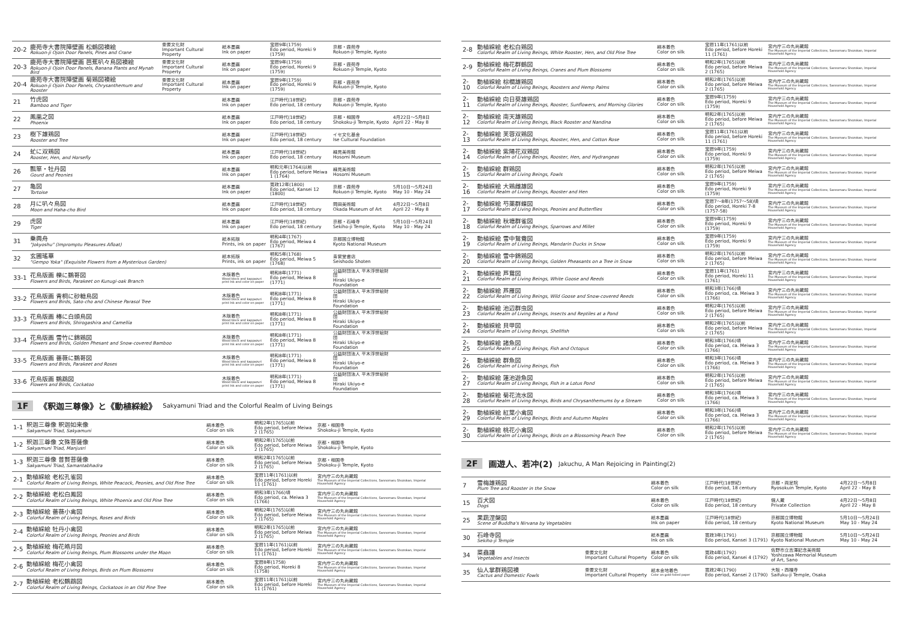| 20-2 | 鹿苑寺大書院障壁画 松鶴図襖絵 Rokuon-ji Ojoin Door Panels, Pines and Crane | 重要文化財 Important Cultural Property | 紙本墨画 Ink on paper | 宝暦9年(1759) Edo period, Horeki 9 (1759) | 京都・鹿苑寺 Rokuon-ji Temple, Kyoto | |
| 20-3 | 鹿苑寺大書院障壁画 芭蕉叭々鳥図襖絵 Rokuon-ji Ojoin Door Panels, Banana Plants and Mynah Bird | 重要文化財 Important Cultural Property | 紙本墨画 Ink on paper | 宝暦9年(1759) Edo period, Horeki 9 (1759) | 京都・鹿苑寺 Rokuon-ji Temple, Kyoto | |
| 20-4 | 鹿苑寺大書院障壁画 菊鶏図襖絵 Rokuon-ji Ojoin Door Panels, Chrysanthemum and Rooster | 重要文化財 Important Cultural Property | 紙本墨画 Ink on paper | 宝暦9年(1759) Edo period, Horeki 9 (1759) | 京都・鹿苑寺 Rokuon-ji Temple, Kyoto | |
| 21 | 竹虎図 Bamboo and Tiger | | 紙本墨画 Ink on paper | 江戸時代(18世紀) Edo period, 18 century | 京都・鹿苑寺 Rokuon-ji Temple, Kyoto | |
| 22 | 鳳凰之図 Phoenix | | 紙本墨画 Ink on paper | 江戸時代(18世紀) Edo period, 18 century | 京都・相国寺 Shokoku-ji Temple, Kyoto | 4月22日〜5月8日 April 22 - May 8 |
| 23 | 樹下雄鶏図 Rooster and Tree | | 紙本墨画 Ink on paper | 江戸時代(18世紀) Edo period, 18 century | イセ文化基金 Ise Cultural Foundation | |
| 24 | 虻に双鶏図 Rooster, Hen, and Horsefly | | 紙本墨画 Ink on paper | 江戸時代(18世紀) Edo period, 18 century | 細見美術館 Hosomi Museum | |
| 26 | 瓢箪・牡丹図 Gourd and Peonies | | 紙本墨画 Ink on paper | 明和元年(1764)以前 Edo period, before Meiwa 1 (1764) | 細見美術館 Hosomi Museum | |
| 27 | 亀図 Tortoise | | 紙本墨画 Ink on paper | 寛政12年(1800) Edo period, Kansei 12 (1800) | 京都・鹿苑寺 Rokuon-ji Temple, Kyoto | 5月10日〜5月24日 May 10 - May 24 |
| 28 | 月に叭々鳥図 Moon and Haha-cho Bird | | 紙本墨画 Ink on paper | 江戸時代(18世紀) Edo period, 18 century | 岡田美術館 Okada Museum of Art | 4月22日〜5月8日 April 22 - May 8 |
| 29 | 虎図 Tiger | | 紙本墨画 Ink on paper | 江戸時代(18世紀) Edo period, 18 century | 京都・石峰寺 Sekiho-ji Temple, Kyoto | 5月10日〜5月24日 May 10 - May 24 |
| 31 | 乗興舟 "Jokyoshu" (Impromptu Pleasures Afloat) | | 紙本拓版 Prints, ink on paper | 明和4年(1767) Edo period, Meiwa 4 (1767) | 京都国立博物館 Kyoto National Museum | |
| 32 | 玄圃瑤華 "Gempo Yoka" (Exquisite Flowers from a Mysterious Garden) | | 紙本拓版 Prints, ink on paper | 明和5年(1768) Edo period, Meiwa 5 (1768) | 青裳堂書店 Seishodo Shoten | |
| 33-1 | 花鳥版画 櫟に鸚哥図 Flowers and Birds, Parakeet on Kunugi-oak Branch | | 木版着色 Wood block and kappazuri print Ink and color on paper | 明和8年(1771) Edo period, Meiwa 8 (1771) | 公益財団法人 平木浮世絵財団 Hiraki Ukiyo-e Foundation | |
| 33-2 | 花鳥版画 青桐に砂糖鳥図 Flowers and Birds, Sato-cho and Chinese Parasol Tree | | 木版着色 Wood block and kappazuri print Ink and color on paper | 明和8年(1771) Edo period, Meiwa 8 (1771) | 公益財団法人 平木浮世絵財団 Hiraki Ukiyo-e Foundation | |
| 33-3 | 花鳥版画 椿に白頭鳥図 Flowers and Birds, Shirogashira and Camellia | | 木版着色 Wood block and kappazuri print Ink and color on paper | 明和8年(1771) Edo period, Meiwa 8 (1771) | 公益財団法人 平木浮世絵財団 Hiraki Ukiyo-e Foundation | |
| 33-4 | 花鳥版画 雪竹に錦鶏図 Flowers and Birds, Golden Phesant and Snow-covered Bamboo | | 木版着色 Wood block and kappazuri print Ink and color on paper | 明和8年(1771) Edo period, Meiwa 8 (1771) | 公益財団法人 平木浮世絵財団 Hiraki Ukiyo-e Foundation | |
| 33-5 | 花鳥版画 薔薇に鸚哥図 Flowers and Birds, Parakeet and Roses | | 木版着色 Wood block and kappazuri print Ink and color on paper | 明和8年(1771) Edo period, Meiwa 8 (1771) | 公益財団法人 平木浮世絵財団 Hiraki Ukiyo-e Foundation | |
| 33-6 | 花鳥版画 鸚鵡図 Flowers and Birds, Cockatoo | | 木版着色 Wood block and kappazuri print Ink and color on paper | 明和8年(1771) Edo period, Meiwa 8 (1771) | 公益財団法人 平木浮世絵財団 Hiraki Ukiyo-e Foundation | |
1F 《釈迦三尊像》と《動植綵絵》 Sakyamuni Triad and the Colorful Realm of Living Beings
| 1-1 | 釈迦三尊像 釈迦如来像 Sakyamuni Triad, Sakyamuni | 絹本着色 Color on silk | 明和2年(1765)以前 Edo period, before Meiwa 2 (1765) | 京都・相国寺 Shokoku-ji Temple, Kyoto |
| 1-2 | 釈迦三尊像 文殊菩薩像 Sakyamuni Triad, Manjusri | 絹本着色 Color on silk | 明和2年(1765)以前 Edo period, before Meiwa 2 (1765) | 京都・相国寺 Shokoku-ji Temple, Kyoto |
| 1-3 | 釈迦三尊像 普賢菩薩像 Sakyamuni Triad, Samantabhadra | 絹本着色 Color on silk | 明和2年(1765)以前 Edo period, before Meiwa 2 (1765) | 京都・相国寺 Shokoku-ji Temple, Kyoto |
| 2-1 | 動植綵絵 老松孔雀図 Colorful Realm of Living Beings, White Peacock, Peonies, and Old Pine Tree | 絹本着色 Color on silk | 宝暦11年(1761)以前 Edo period, before Horeki 11 (1761) | 宮内庁三の丸尚蔵館 The Museum of the Imperial Collections, Sannomaru Shozokan, Imperial Household Agency |
| 2-2 | 動植綵絵 老松白鳳図 Colorful Realm of Living Beings, White Phoenix and Old Pine Tree | 絹本着色 Color on silk | 明和3年(1766)頃 Edo period, ca. Meiwa 3 (1766) | 宮内庁三の丸尚蔵館 The Museum of the Imperial Collections, Sannomaru Shozokan, Imperial Household Agency |
| 2-3 | 動植綵絵 薔薇小禽図 Colorful Realm of Living Beings, Roses and Birds | 絹本着色 Color on silk | 明和2年(1765)以前 Edo period, before Meiwa 2 (1765) | 宮内庁三の丸尚蔵館 The Museum of the Imperial Collections, Sannomaru Shozokan, Imperial Household Agency |
| 2-4 | 動植綵絵 牡丹小禽図 Colorful Realm of Living Beings, Peonies and Birds | 絹本着色 Color on silk | 明和2年(1765)以前 Edo period, before Meiwa 2 (1765) | 宮内庁三の丸尚蔵館 The Museum of the Imperial Collections, Sannomaru Shozokan, Imperial Household Agency |
| 2-5 | 動植綵絵 梅花皓月図 Colorful Realm of Living Beings, Plum Blossoms under the Moon | 絹本着色 Color on silk | 宝暦11年(1761)以前 Edo period, before Horeki 11 (1761) | 宮内庁三の丸尚蔵館 The Museum of the Imperial Collections, Sannomaru Shozokan, Imperial Household Agency |
| 2-6 | 動植綵絵 梅花小禽図 Colorful Realm of Living Beings, Birds on Plum Blossoms | 絹本着色 Color on silk | 宝暦8年(1758) Edo period, Horeki 8 (1758) | 宮内庁三の丸尚蔵館 The Museum of the Imperial Collections, Sannomaru Shozokan, Imperial Household Agency |
| 2-7 | 動植綵絵 老松鸚鵡図 Colorful Realm of Living Beings, Cockatoos in an Old Pine Tree | 絹本着色 Color on silk | 宝暦11年(1761)以前 Edo period, before Horeki 11 (1761) | 宮内庁三の丸尚蔵館 The Museum of the Imperial Collections, Sannomaru Shozokan, Imperial Household Agency |
| 2-8 | 動植綵絵 老松白鶏図 Colorful Realm of Living Beings, White Rooster, Hen, and Old Pine Tree | 絹本着色 Color on silk | 宝暦11年(1761)以前 Edo period, before Horeki 11 (1761) | 宮内庁三の丸尚蔵館 The Museum of the Imperial Collections, Sannomaru Shozokan, Imperial Household Agency |
| 2-9 | 動植綵絵 梅花群鶴図 Colorful Realm of Living Beings, Cranes and Plum Blossoms | 絹本着色 Color on silk | 明和2年(1765)以前 Edo period, before Meiwa 2 (1765) | 宮内庁三の丸尚蔵館 The Museum of the Imperial Collections, Sannomaru Shozokan, Imperial Household Agency |
| 2-10 | 動植綵絵 棕櫚雄鶏図 Colorful Realm of Living Beings, Roosters and Hemp Palms | 絹本着色 Color on silk | 明和2年(1765)以前 Edo period, before Meiwa 2 (1765) | 宮内庁三の丸尚蔵館 The Museum of the Imperial Collections, Sannomaru Shozokan, Imperial Household Agency |
| 2-11 | 動植綵絵 向日葵雄鶏図 Colorful Realm of Living Beings, Rooster, Sunflowers, and Morning Glories | 絹本着色 Color on silk | 宝暦9年(1759) Edo period, Horeki 9 (1759) | 宮内庁三の丸尚蔵館 The Museum of the Imperial Collections, Sannomaru Shozokan, Imperial Household Agency |
| 2-12 | 動植綵絵 南天雄鶏図 Colorful Realm of Living Beings, Black Rooster and Nandina | 絹本着色 Color on silk | 明和2年(1765)以前 Edo period, before Meiwa 2 (1765) | 宮内庁三の丸尚蔵館 The Museum of the Imperial Collections, Sannomaru Shozokan, Imperial Household Agency |
| 2-13 | 動植綵絵 芙蓉双鶏図 Colorful Realm of Living Beings, Rooster, Hen, and Cotton Rose | 絹本着色 Color on silk | 宝暦11年(1761)以前 Edo period, before Horeki 11 (1761) | 宮内庁三の丸尚蔵館 The Museum of the Imperial Collections, Sannomaru Shozokan, Imperial Household Agency |
| 2-14 | 動植綵絵 紫陽花双鶏図 Colorful Realm of Living Beings, Rooster, Hen, and Hydrangeas | 絹本着色 Color on silk | 宝暦9年(1759) Edo period, Horeki 9 (1759) | 宮内庁三の丸尚蔵館 The Museum of the Imperial Collections, Sannomaru Shozokan, Imperial Household Agency |
| 2-15 | 動植綵絵 群鶏図 Colorful Realm of Living Beings, Fowls | 絹本着色 Color on silk | 明和2年(1765)以前 Edo period, before Meiwa 2 (1765) | 宮内庁三の丸尚蔵館 The Museum of the Imperial Collections, Sannomaru Shozokan, Imperial Household Agency |
| 2-16 | 動植綵絵 大鶏雌雄図 Colorful Realm of Living Beings, Rooster and Hen | 絹本着色 Color on silk | 宝暦9年(1759) Edo period, Horeki 9 (1759) | 宮内庁三の丸尚蔵館 The Museum of the Imperial Collections, Sannomaru Shozokan, Imperial Household Agency |
| 2-17 | 動植綵絵 芍薬群蝶図 Colorful Realm of Living Beings, Peonies and Butterflies | 絹本着色 Color on silk | 宝暦7〜8年(1757〜58)頃 Edo period, Horeki 7-8 (1757-58) | 宮内庁三の丸尚蔵館 The Museum of the Imperial Collections, Sannomaru Shozokan, Imperial Household Agency |
| 2-18 | 動植綵絵 秋塘群雀図 Colorful Realm of Living Beings, Sparrows and Millet | 絹本着色 Color on silk | 宝暦9年(1759) Edo period, Horeki 9 (1759) | 宮内庁三の丸尚蔵館 The Museum of the Imperial Collections, Sannomaru Shozokan, Imperial Household Agency |
| 2-19 | 動植綵絵 雪中鴛鴦図 Colorful Realm of Living Beings, Mandarin Ducks in Snow | 絹本着色 Color on silk | 宝暦9年(1759) Edo period, Horeki 9 (1759) | 宮内庁三の丸尚蔵館 The Museum of the Imperial Collections, Sannomaru Shozokan, Imperial Household Agency |
| 2-20 | 動植綵絵 雪中錦鶏図 Colorful Realm of Living Beings, Golden Pheasants on a Tree in Snow | 絹本着色 Color on silk | 明和2年(1765)以前 Edo period, before Meiwa 2 (1765) | 宮内庁三の丸尚蔵館 The Museum of the Imperial Collections, Sannomaru Shozokan, Imperial Household Agency |
| 2-21 | 動植綵絵 芦鵞図 Colorful Realm of Living Beings, White Goose and Reeds | 絹本着色 Color on silk | 宝暦11年(1761) Edo period, Horeki 11 (1761) | 宮内庁三の丸尚蔵館 The Museum of the Imperial Collections, Sannomaru Shozokan, Imperial Household Agency |
| 2-22 | 動植綵絵 芦雁図 Colorful Realm of Living Beings, Wild Goose and Snow-covered Reeds | 絹本着色 Color on silk | 明和3年(1766)頃 Edo period, ca. Meiwa 3 (1766) | 宮内庁三の丸尚蔵館 The Museum of the Imperial Collections, Sannomaru Shozokan, Imperial Household Agency |
| 2-23 | 動植綵絵 池辺群虫図 Colorful Realm of Living Beings, Insects and Reptiles at a Pond | 絹本着色 Color on silk | 明和2年(1765)以前 Edo period, before Meiwa 2 (1765) | 宮内庁三の丸尚蔵館 The Museum of the Imperial Collections, Sannomaru Shozokan, Imperial Household Agency |
| 2-24 | 動植綵絵 貝甲図 Colorful Realm of Living Beings, Shellfish | 絹本着色 Color on silk | 明和2年(1765)以前 Edo period, before Meiwa 2 (1765) | 宮内庁三の丸尚蔵館 The Museum of the Imperial Collections, Sannomaru Shozokan, Imperial Household Agency |
| 2-25 | 動植綵絵 諸魚図 Colorful Realm of Living Beings, Fish and Octopus | 絹本着色 Color on silk | 明和3年(1766)頃 Edo period, ca. Meiwa 3 (1766) | 宮内庁三の丸尚蔵館 The Museum of the Imperial Collections, Sannomaru Shozokan, Imperial Household Agency |
| 2-26 | 動植綵絵 群魚図 Colorful Realm of Living Beings, Fish | 絹本着色 Color on silk | 明和3年(1766)頃 Edo period, ca. Meiwa 3 (1766) | 宮内庁三の丸尚蔵館 The Museum of the Imperial Collections, Sannomaru Shozokan, Imperial Household Agency |
| 2-27 | 動植綵絵 蓮池遊魚図 Colorful Realm of Living Beings, Fish in a Lotus Pond | 絹本着色 Color on silk | 明和2年(1765)以前 Edo period, before Meiwa 2 (1765) | 宮内庁三の丸尚蔵館 The Museum of the Imperial Collections, Sannomaru Shozokan, Imperial Household Agency |
| 2-28 | 動植綵絵 菊花流水図 Colorful Realm of Living Beings, Birds and Chrysanthemums by a Stream | 絹本着色 Color on silk | 明和3年(1766)頃 Edo period, ca. Meiwa 3 (1766) | 宮内庁三の丸尚蔵館 The Museum of the Imperial Collections, Sannomaru Shozokan, Imperial Household Agency |
| 2-29 | 動植綵絵 紅葉小禽図 Colorful Realm of Living Beings, Birds and Autumn Maples | 絹本着色 Color on silk | 明和3年(1766)頃 Edo period, ca. Meiwa 3 (1766) | 宮内庁三の丸尚蔵館 The Museum of the Imperial Collections, Sannomaru Shozokan, Imperial Household Agency |
| 2-30 | 動植綵絵 桃花小禽図 Colorful Realm of Living Beings, Birds on a Blossoming Peach Tree | 絹本着色 Color on silk | 明和2年(1765)以前 Edo period, before Meiwa 2 (1765) | 宮内庁三の丸尚蔵館 The Museum of the Imperial Collections, Sannomaru Shozokan, Imperial Household Agency |
2F 画遊人、若冲(2) Jakuchu, A Man Rejoicing in Painting(2)
| 7 | 雪梅雄鶏図 Plum Tree and Rooster in the Snow | | 絹本着色 Color on silk | 江戸時代(18世紀) Edo period, 18 century | 京都・両足院 Ryosokuin Temple, Kyoto | 4月22日〜5月8日 April 22 - May 8 |
| 15 | 百犬図 Dogs | | 絹本着色 Color on silk | 江戸時代(18世紀) Edo period, 18 century | 個人蔵 Private Collection | 4月22日〜5月8日 April 22 - May 8 |
| 25 | 果蔬涅槃図 Scene of Buddha's Nirvana by Vegetables | | 紙本墨画 Ink on paper | 江戸時代(18世紀) Edo period, 18 century | 京都国立博物館 Kyoto National Museum | 5月10日〜5月24日 May 10 - May 24 |
| 30 | 石峰寺図 Sekiho-ji Temple | | 紙本墨画 Ink on silk | 寛政3年(1791) Edo period, Kansei 3 (1791) | 京都国立博物館 Kyoto National Museum | 5月10日〜5月24日 May 10 - May 24 |
| 34 | 菜蟲譜 Vegetables and Insects | 重要文化財 Important Cultural Property | 絹本着色 Color on silk | 寛政4年(1792) Edo period, Kansei 4 (1792) | 佐野市立吉澤記念美術館 Yoshizawa Memorial Museum of Art, Sano | |
| 35 | 仙人掌群鶏図襖 Cactus and Domestic Fowls | 重要文化財 Important Cultural Property | 紙本金地着色 Color on gold-foiled paper | 寛政2年(1790) Edo period, Kansei 2 (1790) | 大阪・西福寺 Saifuku-ji Temple, Osaka | |